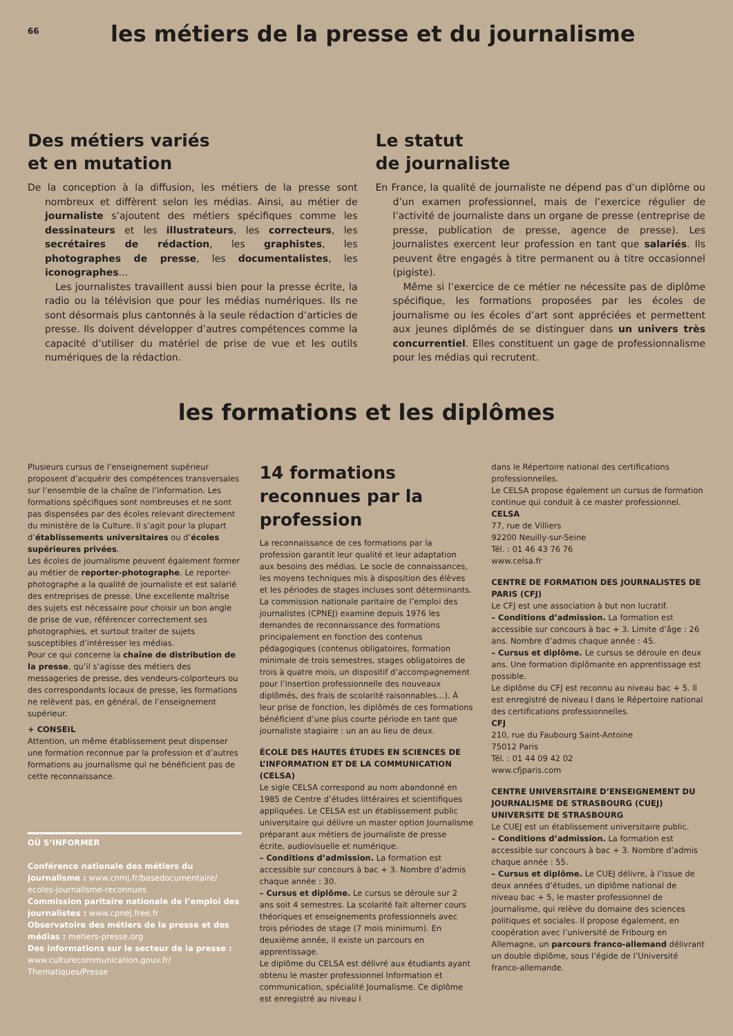66
les métiers de la presse et du journalisme
Des métiers variés
et en mutation
De la conception à la diffusion, les métiers de la presse sont nombreux et diffèrent selon les médias. Ainsi, au métier de journaliste s’ajoutent des métiers spécifiques comme les dessinateurs et les illustrateurs, les correcteurs, les secrétaires de rédaction, les graphistes, les photographes de presse, les documentalistes, les iconographes…
Les journalistes travaillent aussi bien pour la presse écrite, la radio ou la télévision que pour les médias numériques. Ils ne sont désormais plus cantonnés à la seule rédaction d’articles de presse. Ils doivent développer d’autres compétences comme la capacité d’utiliser du matériel de prise de vue et les outils numériques de la rédaction.
Le statut
de journaliste
En France, la qualité de journaliste ne dépend pas d’un diplôme ou d’un examen professionnel, mais de l’exercice régulier de l’activité de journaliste dans un organe de presse (entreprise de presse, publication de presse, agence de presse). Les journalistes exercent leur profession en tant que salariés. Ils peuvent être engagés à titre permanent ou à titre occasionnel (pigiste).
Même si l’exercice de ce métier ne nécessite pas de diplôme spécifique, les formations proposées par les écoles de journalisme ou les écoles d’art sont appréciées et permettent aux jeunes diplômés de se distinguer dans un univers très concurrentiel. Elles constituent un gage de professionnalisme pour les médias qui recrutent.
les formations et les diplômes
Plusieurs cursus de l’enseignement supérieur proposent d’acquérir des compétences transversales sur l’ensemble de la chaîne de l’information. Les formations spécifiques sont nombreuses et ne sont pas dispensées par des écoles relevant directement du ministère de la Culture. Il s’agit pour la plupart d’établissements universitaires ou d’écoles supérieures privées.
Les écoles de journalisme peuvent également former au métier de reporter-photographe. Le reporter-photographe a la qualité de journaliste et est salarié des entreprises de presse. Une excellente maîtrise des sujets est nécessaire pour choisir un bon angle de prise de vue, référencer correctement ses photographies, et surtout traiter de sujets susceptibles d’intéresser les médias.
Pour ce qui concerne la chaîne de distribution de la presse, qu’il s’agisse des métiers des messageries de presse, des vendeurs-colporteurs ou des correspondants locaux de presse, les formations ne relèvent pas, en général, de l’enseignement supérieur.
+ CONSEIL
Attention, un même établissement peut dispenser une formation reconnue par la profession et d’autres formations au journalisme qui ne bénéficient pas de cette reconnaissance.
OÙ S’INFORMER
Conférence nationale des métiers du journalisme : www.cnmj.fr/basedocumentaire/ ecoles-journalisme-reconnues
Commission paritaire nationale de l’emploi des journalistes : www.cpnej.free.fr
Observatoire des métiers de la presse et des médias : metiers-presse.org
Des informations sur le secteur de la presse : www.culturecommunication.gouv.fr/ Thematiques/Presse
14 formations reconnues par la profession
La reconnaissance de ces formations par la profession garantit leur qualité et leur adaptation aux besoins des médias. Le socle de connaissances, les moyens techniques mis à disposition des élèves et les périodes de stages incluses sont déterminants. La commission nationale paritaire de l’emploi des journalistes (CPNEJ) examine depuis 1976 les demandes de reconnaissance des formations principalement en fonction des contenus pédagogiques (contenus obligatoires, formation minimale de trois semestres, stages obligatoires de trois à quatre mois, un dispositif d’accompagnement pour l’insertion professionnelle des nouveaux diplômés, des frais de scolarité raisonnables…). À leur prise de fonction, les diplômés de ces formations bénéficient d’une plus courte période en tant que journaliste stagiaire : un an au lieu de deux.
ÉCOLE DES HAUTES ÉTUDES EN SCIENCES DE L’INFORMATION ET DE LA COMMUNICATION (CELSA)
Le sigle CELSA correspond au nom abandonné en 1985 de Centre d’études littéraires et scientifiques appliquées. Le CELSA est un établissement public universitaire qui délivre un master option Journalisme préparant aux métiers de journaliste de presse écrite, audiovisuelle et numérique.
– Conditions d’admission. La formation est accessible sur concours à bac + 3. Nombre d’admis chaque année : 30.
– Cursus et diplôme. Le cursus se déroule sur 2 ans soit 4 semestres. La scolarité fait alterner cours théoriques et enseignements professionnels avec trois périodes de stage (7 mois minimum). En deuxième année, il existe un parcours en apprentissage.
Le diplôme du CELSA est délivré aux étudiants ayant obtenu le master professionnel Information et communication, spécialité Journalisme. Ce diplôme est enregistré au niveau I
dans le Répertoire national des certifications professionnelles.
Le CELSA propose également un cursus de formation continue qui conduit à ce master professionnel.
CELSA
77, rue de Villiers
92200 Neuilly-sur-Seine
Tél. : 01 46 43 76 76
www.celsa.fr
CENTRE DE FORMATION DES JOURNALISTES DE PARIS (CFJ)
Le CFJ est une association à but non lucratif.
– Conditions d’admission. La formation est accessible sur concours à bac + 3. Limite d’âge : 26 ans. Nombre d’admis chaque année : 45.
– Cursus et diplôme. Le cursus se déroule en deux ans. Une formation diplômante en apprentissage est possible.
Le diplôme du CFJ est reconnu au niveau bac + 5. Il est enregistré de niveau I dans le Répertoire national des certifications professionnelles.
CFJ
210, rue du Faubourg Saint-Antoine
75012 Paris
Tél. : 01 44 09 42 02
www.cfjparis.com
CENTRE UNIVERSITAIRE D’ENSEIGNEMENT DU JOURNALISME DE STRASBOURG (CUEJ) UNIVERSITE DE STRASBOURG
Le CUEJ est un établissement universitaire public.
– Conditions d’admission. La formation est accessible sur concours à bac + 3. Nombre d’admis chaque année : 55.
– Cursus et diplôme. Le CUEJ délivre, à l’issue de deux années d’études, un diplôme national de niveau bac + 5, le master professionnel de journalisme, qui relève du domaine des sciences politiques et sociales. Il propose également, en coopération avec l’université de Fribourg en Allemagne, un parcours franco-allemand délivrant un double diplôme, sous l’égide de l’Université franco-allemande.